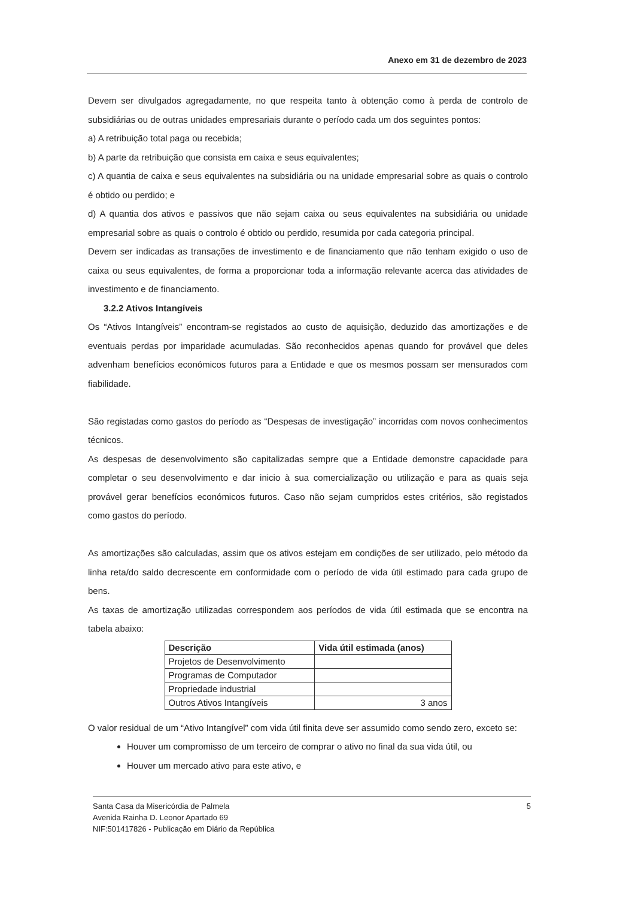Anexo em 31 de dezembro de 2023
Devem ser divulgados agregadamente, no que respeita tanto à obtenção como à perda de controlo de subsidiárias ou de outras unidades empresariais durante o período cada um dos seguintes pontos:
a) A retribuição total paga ou recebida;
b) A parte da retribuição que consista em caixa e seus equivalentes;
c) A quantia de caixa e seus equivalentes na subsidiária ou na unidade empresarial sobre as quais o controlo é obtido ou perdido; e
d) A quantia dos ativos e passivos que não sejam caixa ou seus equivalentes na subsidiária ou unidade empresarial sobre as quais o controlo é obtido ou perdido, resumida por cada categoria principal.
Devem ser indicadas as transações de investimento e de financiamento que não tenham exigido o uso de caixa ou seus equivalentes, de forma a proporcionar toda a informação relevante acerca das atividades de investimento e de financiamento.
3.2.2 Ativos Intangíveis
Os “Ativos Intangíveis” encontram-se registados ao custo de aquisição, deduzido das amortizações e de eventuais perdas por imparidade acumuladas. São reconhecidos apenas quando for provável que deles advenham benefícios económicos futuros para a Entidade e que os mesmos possam ser mensurados com fiabilidade.
São registadas como gastos do período as “Despesas de investigação” incorridas com novos conhecimentos técnicos.
As despesas de desenvolvimento são capitalizadas sempre que a Entidade demonstre capacidade para completar o seu desenvolvimento e dar inicio à sua comercialização ou utilização e para as quais seja provável gerar benefícios económicos futuros. Caso não sejam cumpridos estes critérios, são registados como gastos do período.
As amortizações são calculadas, assim que os ativos estejam em condições de ser utilizado, pelo método da linha reta/do saldo decrescente em conformidade com o período de vida útil estimado para cada grupo de bens.
As taxas de amortização utilizadas correspondem aos períodos de vida útil estimada que se encontra na tabela abaixo:
| Descrição | Vida útil estimada (anos) |
| --- | --- |
| Projetos de Desenvolvimento | |
| Programas de Computador | |
| Propriedade industrial | |
| Outros Ativos Intangíveis | 3 anos |
O valor residual de um “Ativo Intangível” com vida útil finita deve ser assumido como sendo zero, exceto se:
Houver um compromisso de um terceiro de comprar o ativo no final da sua vida útil, ou
Houver um mercado ativo para este ativo, e
Santa Casa da Misericórdia de Palmela
Avenida Rainha D. Leonor Apartado 69
NIF:501417826 - Publicação em Diário da República
5